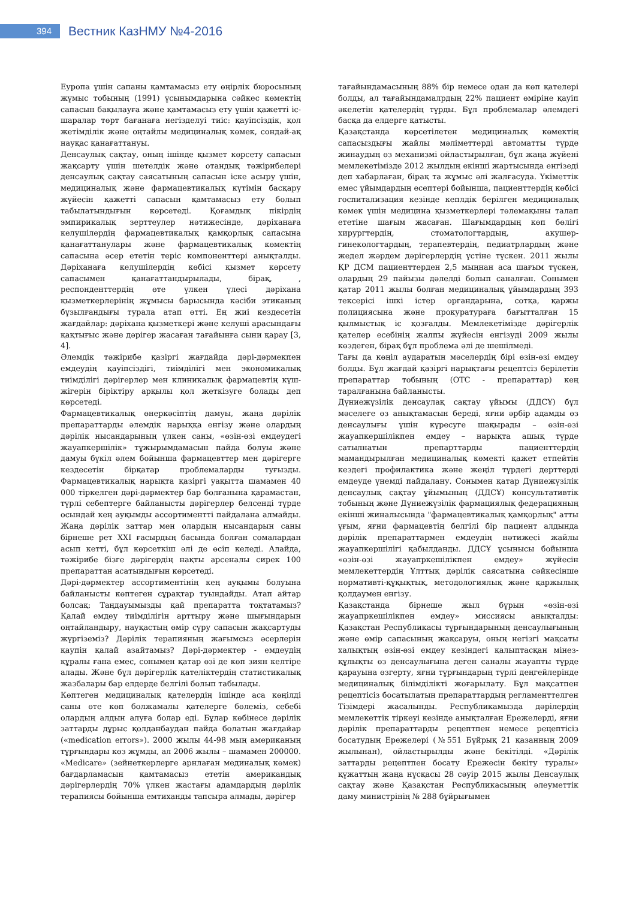394
Вестник КазНМУ №4-2016
Еуропа үшін сапаны қамтамасыз ету өңірлік бюросының жұмыс тобының (1991) ұсынымдарына сәйкес көмектің сапасын бақылауға және қамтамасыз ету үшін қажетті іс-шаралар төрт бағанаға негізделуі тиіс: қауіпсіздік, қол жетімділік және оңтайлы медициналық көмек, сондай-ақ науқас қанағаттануы.
Денсаулық сақтау, оның ішінде қызмет көрсету сапасын жақсарту үшін шетелдік және отандық тәжірибелері денсаулық сақтау саясатының сапасын іске асыру үшін, медициналық және фармацевтикалық күтімін басқару жүйесін қажетті сапасын қамтамасыз ету болып табылатындығын көрсетеді. Қоғамдық пікірдің эмпирикалық зерттеулер нәтижесінде, дәріханаға келушілердің фармацевтикалық қамқорлық сапасына қанағаттанулары және фармацевтикалық көмектің сапасына әсер ететін теріс компоненттері анықталды. Дәріханаға келушілердің көбісі қызмет көрсету сапасымен қанағаттандырылады, бірақ, , респонденттердің өте үлкен үлесі дәріхана қызметкерлерінің жұмысы барысында кәсіби этиканың бұзылғандығы турала атап өтті. Ең жиі кездесетін жағдайлар: дәріхана қызметкері және келуші арасындағы қақтығыс және дәрігер жасаған тағайынға сыни қарау [3, 4].
Әлемдік тәжірибе қазіргі жағдайда дәрі-дәрмекпен емдеудің қауіпсіздігі, тиімділігі мен экономикалық тиімділігі дәрігерлер мен клиникалық фармацевтің күш-жігерін біріктіру арқылы қол жеткізуге болады деп көрсетеді.
Фармацевтикалық өнеркәсіптің дамуы, жаңа дәрілік препараттарды әлемдік нарыққа енгізу және олардың дәрілік нысандарының үлкен саны, «өзін-өзі емдеудегі жауапкершілік» тұжырымдамасын пайда болуы және дамуы бүкіл әлем бойынша фармацевттер мен дәрігерге кездесетін бірқатар проблемаларды туғызды. Фармацевтикалық нарықта қазіргі уақытта шамамен 40 000 тіркелген дәрі-дәрмектер бар болғанына қарамастан, түрлі себептерге байланысты дәрігерлер белсенді түрде осындай кең ауқымды ассортиментті пайдалана алмайды. Жаңа дәрілік заттар мен олардың нысандарын саны бірнеше рет XXI ғасырдың басында болған сомалардан асып кетті, бұл көрсеткіш әлі де өсіп келеді. Алайда, тәжірибе бізге дәрігердің нақты арсеналы сирек 100 препараттан асатындығын көрсетеді.
Дәрі-дәрмектер ассортиментінің кең ауқымы болуына байланысты көптеген сұрақтар туындайды. Атап айтар болсақ: Таңдауымызды қай препаратта тоқтатамыз? Қалай емдеу тиімділігін арттыру және шығындарын оңтайландыру, науқастың өмір сүру сапасын жақсартуды жүргіземіз? Дәрілік терапияның жағымсыз әсерлерін қаупін қалай азайтамыз? Дәрі-дәрмектер - емдеудің құралы ғана емес, сонымен қатар өзі де көп зиян келтіре алады. Және бұл дәрігерлік қателіктердің статистикалық жазбалары бар елдерде белгілі болып табылады.
Көптеген медициналық қателердің ішінде аса көңілді саны өте көп болжамалы қателерге бөлеміз, себебі олардың алдын алуға болар еді. Бұлар көбінесе дәрілік заттарды дұрыс қолданбаудан пайда болатын жағдайар («medication errors»). 2000 жылы 44-98 мың американың тұрғындары көз жұмды, ал 2006 жылы – шамамен 200000. «Medicare» (зейнеткерлерге арнлаған мединалық көмек) бағдарламасын қамтамасыз ететін американдық дәрігерлердің 70% үлкен жастағы адамдардың дәрілік терапиясы бойынша емтиханды тапсыра алмады, дәрігер
тағайындамасының 88% бір немесе одан да көп қателері болды, ал тағайындамалрдың 22% пациент өміріне қауіп әкелетін қателердің түрды. Бұл проблемалар әлемдегі басқа да елдерге қатысты.
Қазақстанда көрсетілетен медициналық көмектің сапасыздығы жайлы мәліметтерді автоматты түрде жинаудың өз механизмі ойластырылған, бұл жаңа жүйені мемлекетімізде 2012 жылдың екінші жартысында енгізеді деп хабарлаған, бірақ та жұмыс әлі жалғасуда. Үкіметтік емес ұйымдардың есептері бойынша, пациенттердің көбісі госпитализация кезінде кеплдік берілген медициналық көмек үшін медицина қызметкерлері төлемақыны талап ететіне шағым жасаған. Шағымдардың көп бөлігі хирургтердің, стоматологтардың, акушер-гинекологтардың, терапевтердің, педиатрлардың және жедел жәрдем дәрігерлердің үстіне түскен. 2011 жылы ҚР ДСМ пациенттерден 2,5 мыңнан аса шағым түскен, олардың 29 пайызы дәлелді болып саналған. Сонымен қатар 2011 жылы болған медициналық ұйымдардың 393 тексерісі ішкі істер органдарына, сотқа, қаржы полициясына және прокуратураға бағытталған 15 қылмыстық іс қозғалды. Мемлекетімізде дәрігерлік қателер есебінің жалпы жүйесін енгізуді 2009 жылы көздеген, бірақ бұл проблема әлі де шешілмеді.
Тағы да көңіл аударатын мәселердің бірі өзін-өзі емдеу болды. Бұл жағдай қазіргі нарықтағы рецептсіз берілетін препараттар тобының (ОТС - препараттар) кең таралғанына байланысты.
Дүниежүзілік денсаулақ сақтау ұйымы (ДДСҰ) бұл мәселеге өз анықтамасын береді, яғни әрбір адамды өз денсаулығы үшін күресуге шақырады – өзін-өзі жауапкершілікпен емдеу – нарықта ашық түрде сатылнатын препарттарды пациенттердің мамандырылған медициналық көмекті қажет етпейтін кездегі профилактика және жеңіл түрдегі дерттерді емдеуде үнемді пайдалану. Сонымен қатар Дүниежүзілік денсаулық сақтау ұйымының (ДДСҰ) консультативтік тобының және Дүниежүзілік фармациялық федерацияның екінші жиналысында "фармацевтикалық қамқорлық" атты ұғым, яғни фармацевтің белгілі бір пациент алдында дәрілік препараттармен емдеудің нәтижесі жайлы жауапкершілігі қабылданды. ДДСҰ ұсынысы бойынша «өзін-өзі жауапркешілікпен емдеу» жүйесін мемлекеттердің Ұлттық дәрілік саясатына сәйкесінше нормативті-құқықтық, методологиялық және қаржылық қолдаумен енгізу.
Қазақстанда бірнеше жыл бұрын «өзін-өзі жауапркешілікпен емдеу» миссиясы анықталды: Қазақстан Республикасы тұрғындарының денсаулығының және өмір сапасының жақсаруы, оның негізгі мақсаты халықтың өзін-өзі емдеу кезіндегі қалыптасқан мінез-құлықты өз денсаулығына деген саналы жауапты түрде қарауына өзгерту, яғни тұрғындарың түрлі деңгейлерінде медициналық білімділікті жоғарылату. Бұл мақсатпен рецептісіз босатылатын препараттардың регламенттелген Тізімдері жасалынды. Республикамызда дәрілердің мемлекеттік тіркеуі кезінде анықталған Ережелерді, яғни дәрілік препараттарды рецептпен немесе рецептісіз босатудың Ережелері (№551 Бұйрық 21 қазанның 2009 жылынан), ойластырылды және бекітілді. «Дәрілік заттарды рецептпен босату Ережесін бекіту туралы» құжаттың жаңа нұсқасы 28 сәуір 2015 жылы Денсаулық сақтау және Қазақстан Республикасының әлеуметтік даму министрінің № 288 бұйрығымен